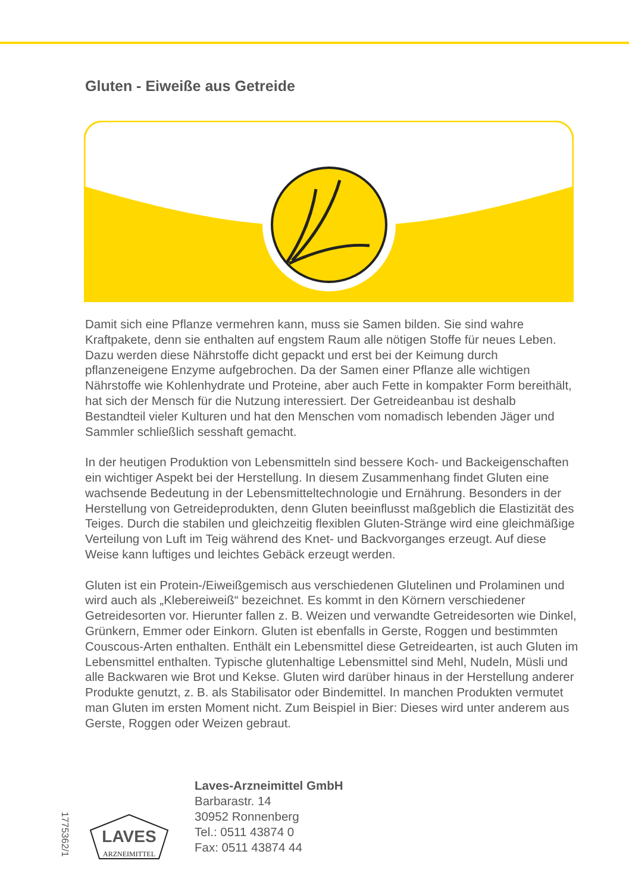Gluten - Eiweiße aus Getreide
Damit sich eine Pflanze vermehren kann, muss sie Samen bilden. Sie sind wahre Kraftpakete, denn sie enthalten auf engstem Raum alle nötigen Stoffe für neues Leben. Dazu werden diese Nährstoffe dicht gepackt und erst bei der Keimung durch pflanzeneigene Enzyme aufgebrochen. Da der Samen einer Pflanze alle wichtigen Nährstoffe wie Kohlenhydrate und Proteine, aber auch Fette in kompakter Form bereithält, hat sich der Mensch für die Nutzung interessiert. Der Getreideanbau ist deshalb Bestandteil vieler Kulturen und hat den Menschen vom nomadisch lebenden Jäger und Sammler schließlich sesshaft gemacht.
In der heutigen Produktion von Lebensmitteln sind bessere Koch- und Backeigenschaften ein wichtiger Aspekt bei der Herstellung. In diesem Zusammenhang findet Gluten eine wachsende Bedeutung in der Lebensmitteltechnologie und Ernährung. Besonders in der Herstellung von Getreideprodukten, denn Gluten beeinflusst maßgeblich die Elastizität des Teiges. Durch die stabilen und gleichzeitig flexiblen Gluten-Stränge wird eine gleichmäßige Verteilung von Luft im Teig während des Knet- und Backvorganges erzeugt. Auf diese Weise kann luftiges und leichtes Gebäck erzeugt werden.
Gluten ist ein Protein-/Eiweißgemisch aus verschiedenen Glutelinen und Prolaminen und wird auch als „Klebereiweiß“ bezeichnet. Es kommt in den Körnern verschiedener Getreidesorten vor. Hierunter fallen z. B. Weizen und verwandte Getreidesorten wie Dinkel, Grünkern, Emmer oder Einkorn. Gluten ist ebenfalls in Gerste, Roggen und bestimmten Couscous-Arten enthalten. Enthält ein Lebensmittel diese Getreidearten, ist auch Gluten im Lebensmittel enthalten. Typische glutenhaltige Lebensmittel sind Mehl, Nudeln, Müsli und alle Backwaren wie Brot und Kekse. Gluten wird darüber hinaus in der Herstellung anderer Produkte genutzt, z. B. als Stabilisator oder Bindemittel. In manchen Produkten vermutet man Gluten im ersten Moment nicht. Zum Beispiel in Bier: Dieses wird unter anderem aus Gerste, Roggen oder Weizen gebraut.
1775362/1
LAVES
ARZNEIMITTEL
Laves-Arzneimittel GmbH
Barbarastr. 14
30952 Ronnenberg
Tel.: 0511 43874 0
Fax: 0511 43874 44